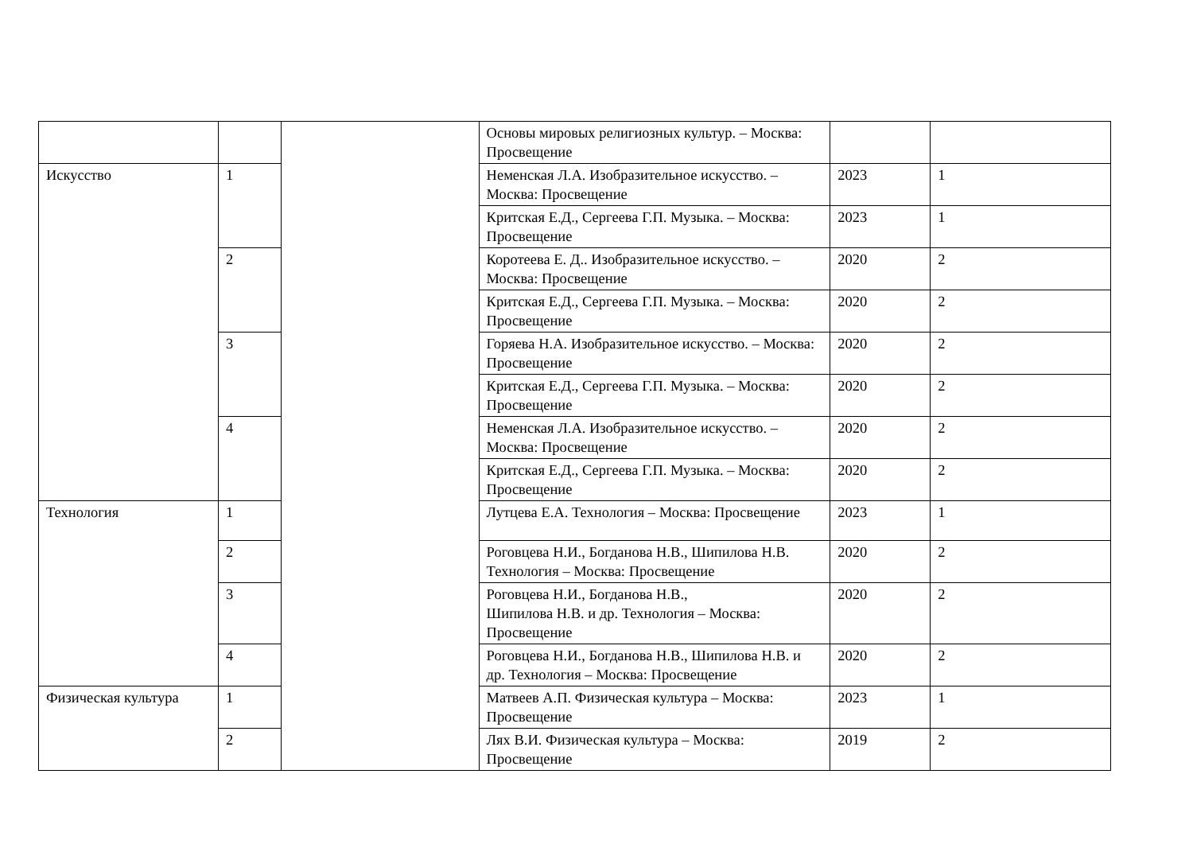| | | | Основы мировых религиозных культур. – Москва: Просвещение | | |
| Искусство | 1 | | Неменская Л.А. Изобразительное искусство. – Москва: Просвещение | 2023 | 1 |
| | | | Критская Е.Д., Сергеева Г.П. Музыка. – Москва: Просвещение | 2023 | 1 |
| | 2 | | Коротеева Е. Д.. Изобразительное искусство. – Москва: Просвещение | 2020 | 2 |
| | | | Критская Е.Д., Сергеева Г.П. Музыка. – Москва: Просвещение | 2020 | 2 |
| | 3 | | Горяева Н.А. Изобразительное искусство. – Москва: Просвещение | 2020 | 2 |
| | | | Критская Е.Д., Сергеева Г.П. Музыка. – Москва: Просвещение | 2020 | 2 |
| | 4 | | Неменская Л.А. Изобразительное искусство. – Москва: Просвещение | 2020 | 2 |
| | | | Критская Е.Д., Сергеева Г.П. Музыка. – Москва: Просвещение | 2020 | 2 |
| Технология | 1 | | Лутцева Е.А. Технология – Москва: Просвещение | 2023 | 1 |
| | 2 | | Роговцева Н.И., Богданова Н.В., Шипилова Н.В. Технология – Москва: Просвещение | 2020 | 2 |
| | 3 | | Роговцева Н.И., Богданова Н.В., Шипилова Н.В. и др. Технология – Москва: Просвещение | 2020 | 2 |
| | 4 | | Роговцева Н.И., Богданова Н.В., Шипилова Н.В. и др. Технология – Москва: Просвещение | 2020 | 2 |
| Физическая культура | 1 | | Матвеев А.П. Физическая культура – Москва: Просвещение | 2023 | 1 |
| | 2 | | Лях В.И. Физическая культура – Москва: Просвещение | 2019 | 2 |